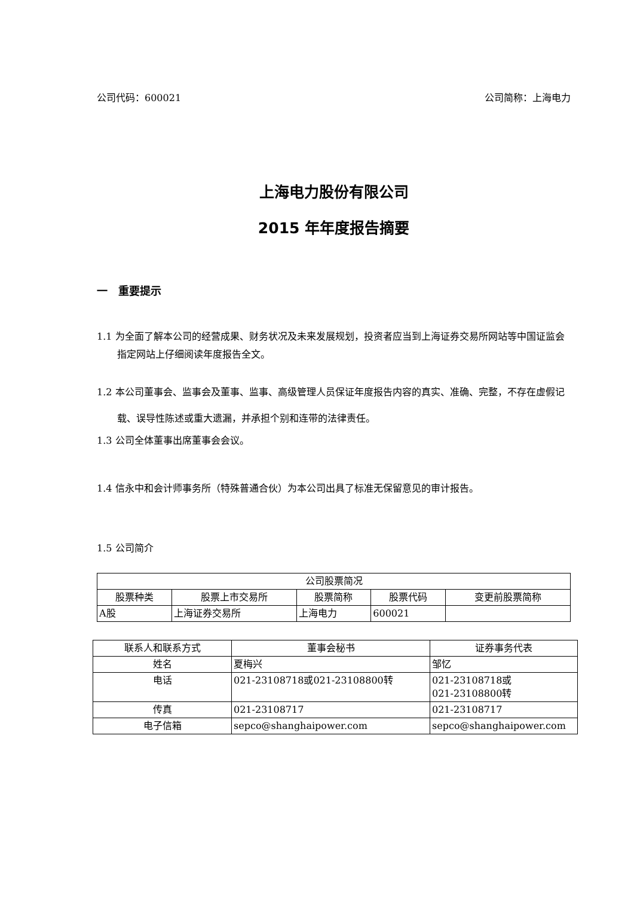公司代码：600021 公司简称：上海电力
上海电力股份有限公司
2015 年年度报告摘要
一　重要提示
1.1 为全面了解本公司的经营成果、财务状况及未来发展规划，投资者应当到上海证券交易所网站等中国证监会指定网站上仔细阅读年度报告全文。
1.2 本公司董事会、监事会及董事、监事、高级管理人员保证年度报告内容的真实、准确、完整，不存在虚假记载、误导性陈述或重大遗漏，并承担个别和连带的法律责任。
1.3 公司全体董事出席董事会会议。
1.4 信永中和会计师事务所（特殊普通合伙）为本公司出具了标准无保留意见的审计报告。
1.5 公司简介
| 公司股票简况 | | | | |
| --- | --- | --- | --- | --- |
| 股票种类 | 股票上市交易所 | 股票简称 | 股票代码 | 变更前股票简称 |
| A股 | 上海证券交易所 | 上海电力 | 600021 | |
| 联系人和联系方式 | 董事会秘书 | 证券事务代表 |
| --- | --- | --- |
| 姓名 | 夏梅兴 | 邹忆 |
| 电话 | 021-23108718或021-23108800转 | 021-23108718或 021-23108800转 |
| 传真 | 021-23108717 | 021-23108717 |
| 电子信箱 | sepco@shanghaipower.com | sepco@shanghaipower.com |